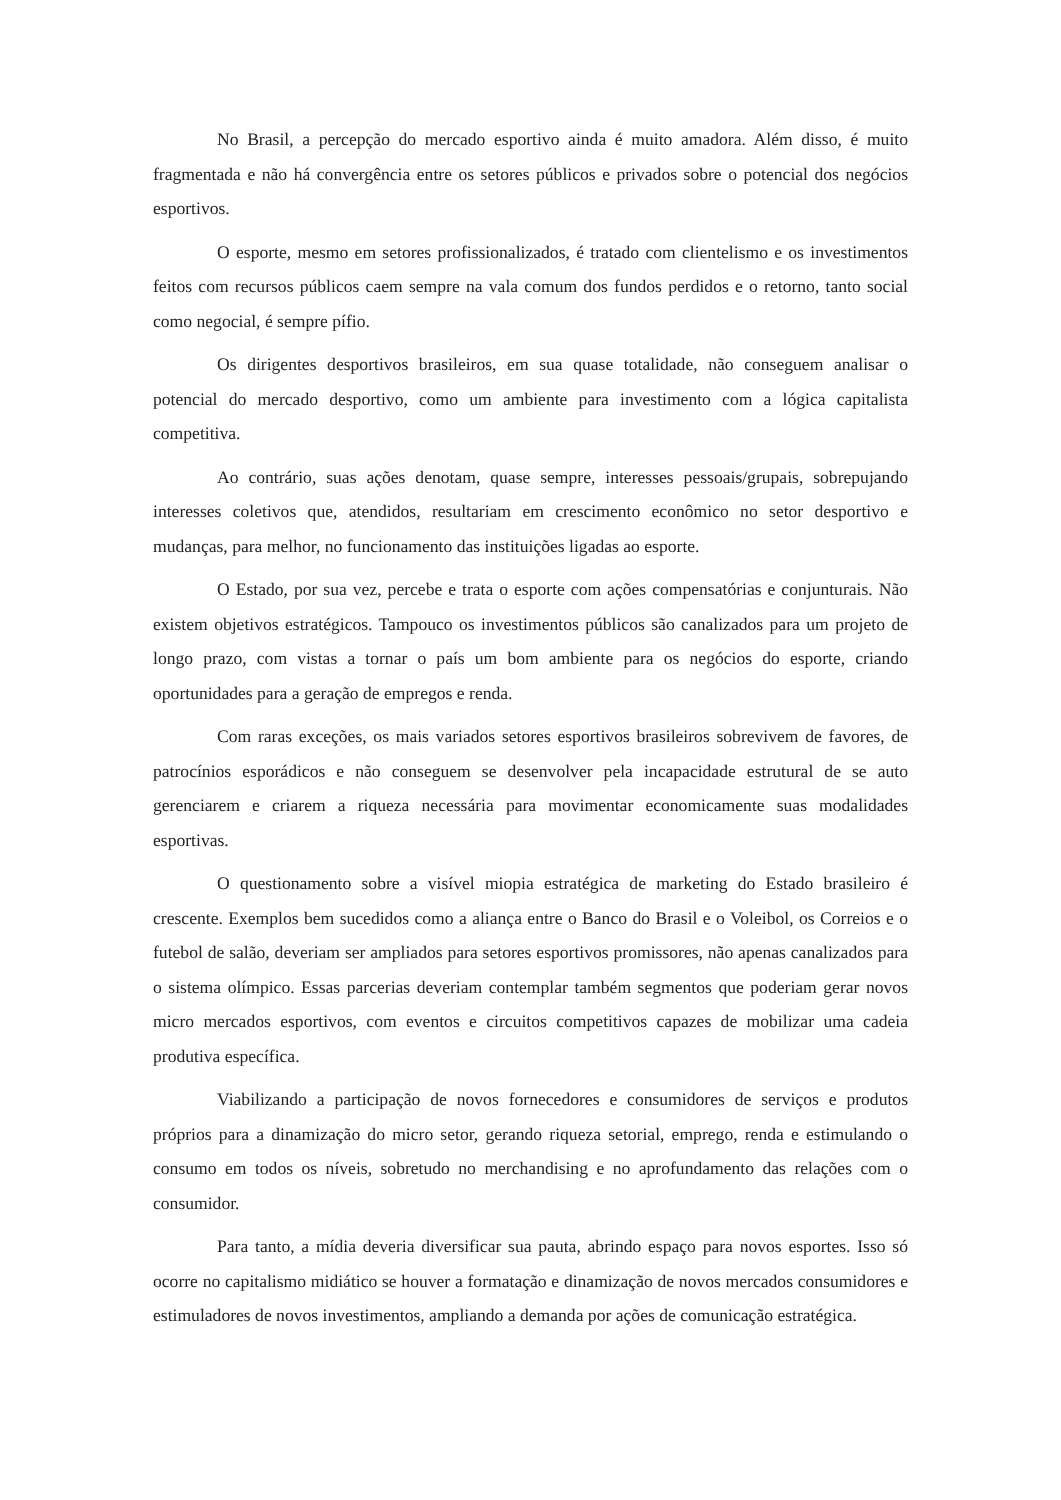No Brasil, a percepção do mercado esportivo ainda é muito amadora. Além disso, é muito fragmentada e não há convergência entre os setores públicos e privados sobre o potencial dos negócios esportivos.
O esporte, mesmo em setores profissionalizados, é tratado com clientelismo e os investimentos feitos com recursos públicos caem sempre na vala comum dos fundos perdidos e o retorno, tanto social como negocial, é sempre pífio.
Os dirigentes desportivos brasileiros, em sua quase totalidade, não conseguem analisar o potencial do mercado desportivo, como um ambiente para investimento com a lógica capitalista competitiva.
Ao contrário, suas ações denotam, quase sempre, interesses pessoais/grupais, sobrepujando interesses coletivos que, atendidos, resultariam em crescimento econômico no setor desportivo e mudanças, para melhor, no funcionamento das instituições ligadas ao esporte.
O Estado, por sua vez, percebe e trata o esporte com ações compensatórias e conjunturais. Não existem objetivos estratégicos. Tampouco os investimentos públicos são canalizados para um projeto de longo prazo, com vistas a tornar o país um bom ambiente para os negócios do esporte, criando oportunidades para a geração de empregos e renda.
Com raras exceções, os mais variados setores esportivos brasileiros sobrevivem de favores, de patrocínios esporádicos e não conseguem se desenvolver pela incapacidade estrutural de se auto gerenciarem e criarem a riqueza necessária para movimentar economicamente suas modalidades esportivas.
O questionamento sobre a visível miopia estratégica de marketing do Estado brasileiro é crescente. Exemplos bem sucedidos como a aliança entre o Banco do Brasil e o Voleibol, os Correios e o futebol de salão, deveriam ser ampliados para setores esportivos promissores, não apenas canalizados para o sistema olímpico. Essas parcerias deveriam contemplar também segmentos que poderiam gerar novos micro mercados esportivos, com eventos e circuitos competitivos capazes de mobilizar uma cadeia produtiva específica.
Viabilizando a participação de novos fornecedores e consumidores de serviços e produtos próprios para a dinamização do micro setor, gerando riqueza setorial, emprego, renda e estimulando o consumo em todos os níveis, sobretudo no merchandising e no aprofundamento das relações com o consumidor.
Para tanto, a mídia deveria diversificar sua pauta, abrindo espaço para novos esportes. Isso só ocorre no capitalismo midiático se houver a formatação e dinamização de novos mercados consumidores e estimuladores de novos investimentos, ampliando a demanda por ações de comunicação estratégica.